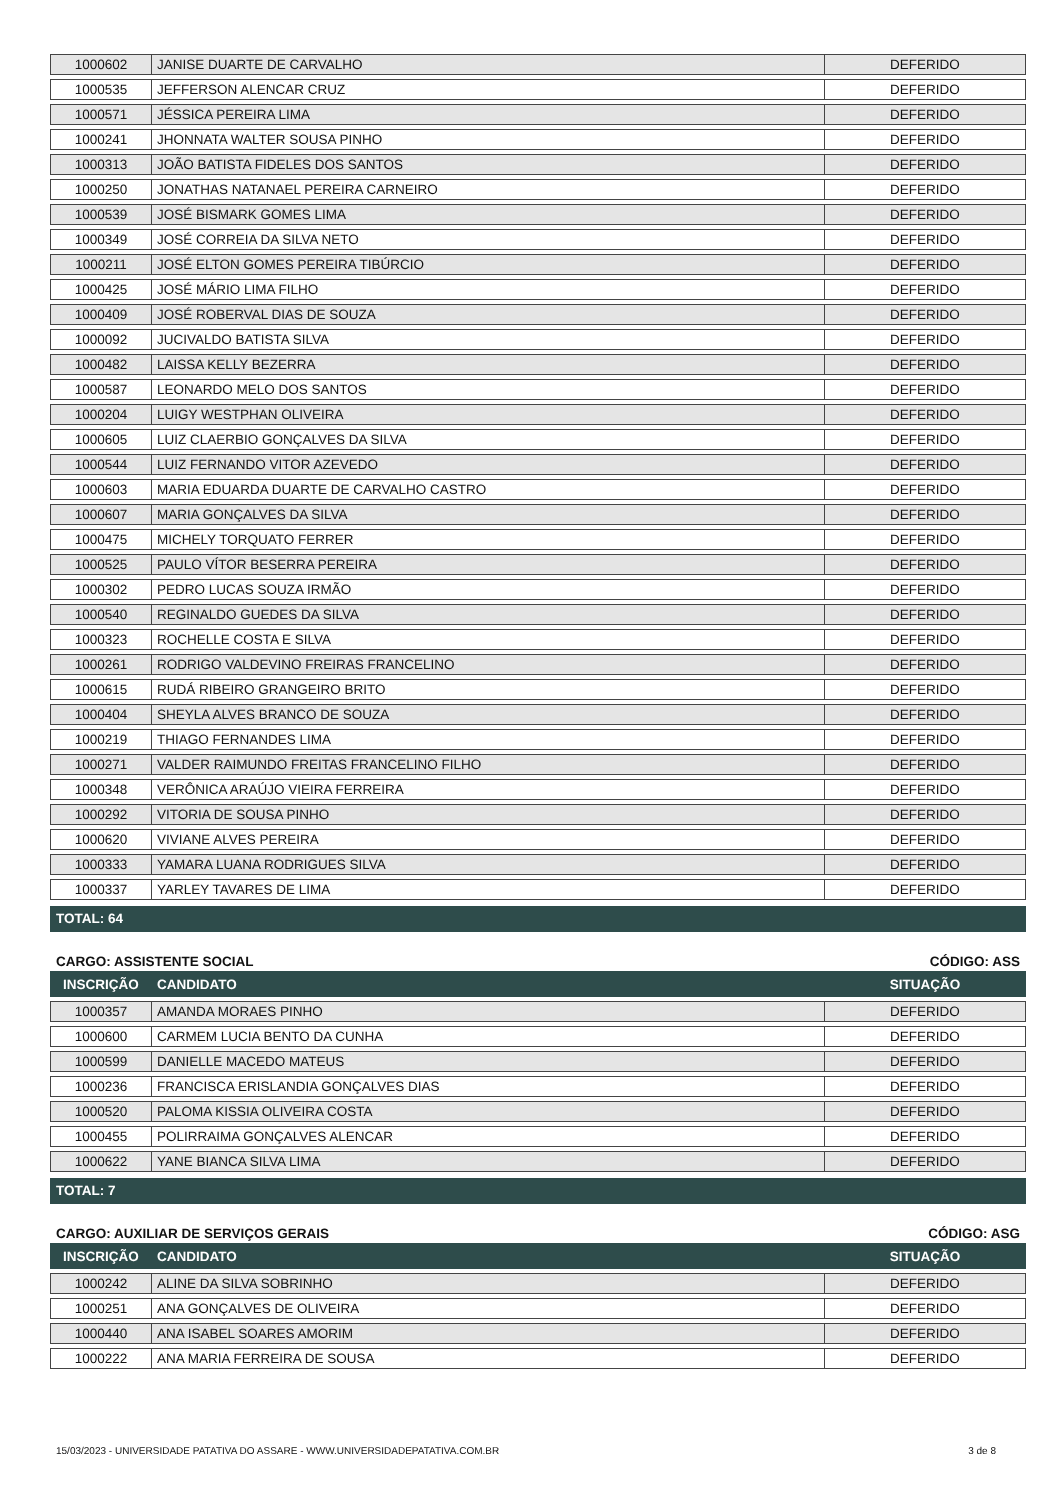| 1000602 | JANISE DUARTE DE CARVALHO | DEFERIDO |
| 1000535 | JEFFERSON ALENCAR CRUZ | DEFERIDO |
| 1000571 | JÉSSICA PEREIRA LIMA | DEFERIDO |
| 1000241 | JHONNATA WALTER SOUSA PINHO | DEFERIDO |
| 1000313 | JOÃO BATISTA FIDELES DOS SANTOS | DEFERIDO |
| 1000250 | JONATHAS NATANAEL PEREIRA CARNEIRO | DEFERIDO |
| 1000539 | JOSÉ BISMARK GOMES LIMA | DEFERIDO |
| 1000349 | JOSÉ CORREIA DA SILVA NETO | DEFERIDO |
| 1000211 | JOSÉ ELTON GOMES PEREIRA TIBÚRCIO | DEFERIDO |
| 1000425 | JOSÉ MÁRIO LIMA FILHO | DEFERIDO |
| 1000409 | JOSÉ ROBERVAL DIAS DE SOUZA | DEFERIDO |
| 1000092 | JUCIVALDO BATISTA SILVA | DEFERIDO |
| 1000482 | LAISSA KELLY BEZERRA | DEFERIDO |
| 1000587 | LEONARDO MELO DOS SANTOS | DEFERIDO |
| 1000204 | LUIGY WESTPHAN OLIVEIRA | DEFERIDO |
| 1000605 | LUIZ CLAERBIO GONÇALVES DA SILVA | DEFERIDO |
| 1000544 | LUIZ FERNANDO VITOR AZEVEDO | DEFERIDO |
| 1000603 | MARIA EDUARDA DUARTE DE CARVALHO CASTRO | DEFERIDO |
| 1000607 | MARIA GONÇALVES DA SILVA | DEFERIDO |
| 1000475 | MICHELY TORQUATO FERRER | DEFERIDO |
| 1000525 | PAULO VÍTOR BESERRA PEREIRA | DEFERIDO |
| 1000302 | PEDRO LUCAS SOUZA IRMÃO | DEFERIDO |
| 1000540 | REGINALDO GUEDES DA SILVA | DEFERIDO |
| 1000323 | ROCHELLE COSTA E SILVA | DEFERIDO |
| 1000261 | RODRIGO VALDEVINO FREIRAS FRANCELINO | DEFERIDO |
| 1000615 | RUDÁ RIBEIRO GRANGEIRO BRITO | DEFERIDO |
| 1000404 | SHEYLA ALVES BRANCO DE SOUZA | DEFERIDO |
| 1000219 | THIAGO FERNANDES LIMA | DEFERIDO |
| 1000271 | VALDER RAIMUNDO FREITAS FRANCELINO FILHO | DEFERIDO |
| 1000348 | VERÔNICA ARAÚJO VIEIRA FERREIRA | DEFERIDO |
| 1000292 | VITORIA DE SOUSA PINHO | DEFERIDO |
| 1000620 | VIVIANE ALVES PEREIRA | DEFERIDO |
| 1000333 | YAMARA LUANA RODRIGUES SILVA | DEFERIDO |
| 1000337 | YARLEY TAVARES DE LIMA | DEFERIDO |
TOTAL: 64
CARGO: ASSISTENTE SOCIAL CÓDIGO: ASS
INSCRIÇÃO CANDIDATO SITUAÇÃO
| 1000357 | AMANDA MORAES PINHO | DEFERIDO |
| 1000600 | CARMEM LUCIA BENTO DA CUNHA | DEFERIDO |
| 1000599 | DANIELLE MACEDO MATEUS | DEFERIDO |
| 1000236 | FRANCISCA ERISLANDIA GONÇALVES DIAS | DEFERIDO |
| 1000520 | PALOMA KISSIA OLIVEIRA COSTA | DEFERIDO |
| 1000455 | POLIRRAIMA GONÇALVES ALENCAR | DEFERIDO |
| 1000622 | YANE BIANCA SILVA LIMA | DEFERIDO |
TOTAL: 7
CARGO: AUXILIAR DE SERVIÇOS GERAIS CÓDIGO: ASG
INSCRIÇÃO CANDIDATO SITUAÇÃO
| 1000242 | ALINE DA SILVA SOBRINHO | DEFERIDO |
| 1000251 | ANA GONÇALVES DE OLIVEIRA | DEFERIDO |
| 1000440 | ANA ISABEL SOARES AMORIM | DEFERIDO |
| 1000222 | ANA MARIA FERREIRA DE SOUSA | DEFERIDO |
15/03/2023 - UNIVERSIDADE PATATIVA DO ASSARE - WWW.UNIVERSIDADEPATATIVA.COM.BR 3 de 8